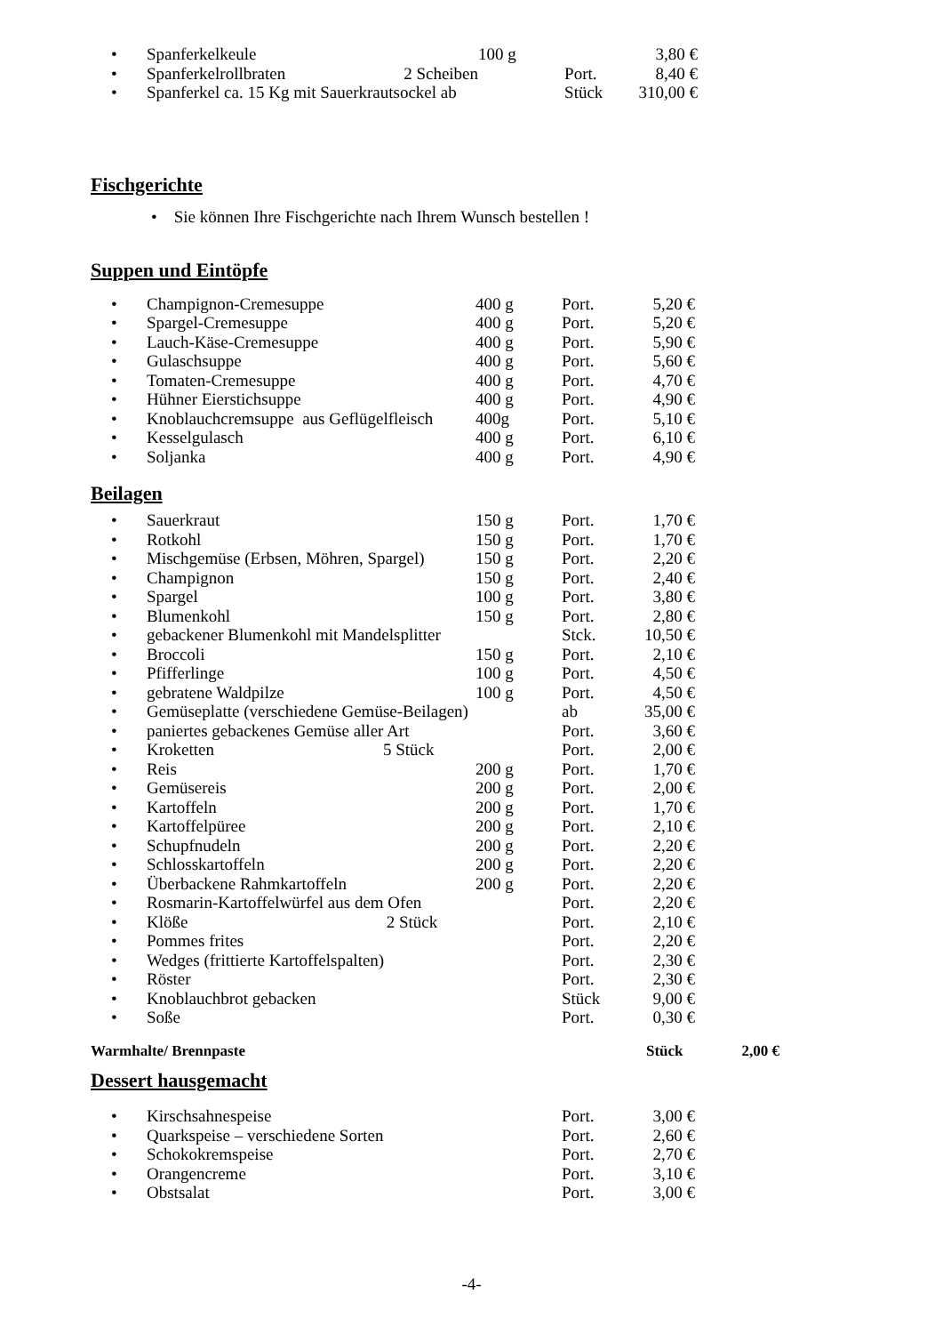| • | Spanferkelkeule | 100 g | | 3,80 € |
| • | Spanferkelrollbraten 2 Scheiben | | Port. | 8,40 € |
| • | Spanferkel ca. 15 Kg mit Sauerkrautsockel ab | | Stück | 310,00 € |
Fischgerichte
• Sie können Ihre Fischgerichte nach Ihrem Wunsch bestellen !
Suppen und Eintöpfe
| • | Champignon-Cremesuppe | 400 g | Port. | 5,20 € |
| • | Spargel-Cremesuppe | 400 g | Port. | 5,20 € |
| • | Lauch-Käse-Cremesuppe | 400 g | Port. | 5,90 € |
| • | Gulaschsuppe | 400 g | Port. | 5,60 € |
| • | Tomaten-Cremesuppe | 400 g | Port. | 4,70 € |
| • | Hühner Eierstichsuppe | 400 g | Port. | 4,90 € |
| • | Knoblauchcremsuppe aus Geflügelfleisch | 400g | Port. | 5,10 € |
| • | Kesselgulasch | 400 g | Port. | 6,10 € |
| • | Soljanka | 400 g | Port. | 4,90 € |
Beilagen
| • | Sauerkraut | 150 g | Port. | 1,70 € |
| • | Rotkohl | 150 g | Port. | 1,70 € |
| • | Mischgemüse (Erbsen, Möhren, Spargel) | 150 g | Port. | 2,20 € |
| • | Champignon | 150 g | Port. | 2,40 € |
| • | Spargel | 100 g | Port. | 3,80 € |
| • | Blumenkohl | 150 g | Port. | 2,80 € |
| • | gebackener Blumenkohl mit Mandelsplitter | | Stck. | 10,50 € |
| • | Broccoli | 150 g | Port. | 2,10 € |
| • | Pfifferlinge | 100 g | Port. | 4,50 € |
| • | gebratene Waldpilze | 100 g | Port. | 4,50 € |
| • | Gemüseplatte (verschiedene Gemüse-Beilagen) | | ab | 35,00 € |
| • | paniertes gebackenes Gemüse aller Art | | Port. | 3,60 € |
| • | Kroketten 5 Stück | | Port. | 2,00 € |
| • | Reis | 200 g | Port. | 1,70 € |
| • | Gemüsereis | 200 g | Port. | 2,00 € |
| • | Kartoffeln | 200 g | Port. | 1,70 € |
| • | Kartoffelpüree | 200 g | Port. | 2,10 € |
| • | Schupfnudeln | 200 g | Port. | 2,20 € |
| • | Schlosskartoffeln | 200 g | Port. | 2,20 € |
| • | Überbackene Rahmkartoffeln | 200 g | Port. | 2,20 € |
| • | Rosmarin-Kartoffelwürfel aus dem Ofen | | Port. | 2,20 € |
| • | Klöße 2 Stück | | Port. | 2,10 € |
| • | Pommes frites | | Port. | 2,20 € |
| • | Wedges (frittierte Kartoffelspalten) | | Port. | 2,30 € |
| • | Röster | | Port. | 2,30 € |
| • | Knoblauchbrot gebacken | | Stück | 9,00 € |
| • | Soße | | Port. | 0,30 € |
| Warmhalte/ Brennpaste | Stück | 2,00 € |
Dessert hausgemacht
| • | Kirschsahnespeise | | Port. | 3,00 € |
| • | Quarkspeise – verschiedene Sorten | | Port. | 2,60 € |
| • | Schokokremspeise | | Port. | 2,70 € |
| • | Orangencreme | | Port. | 3,10 € |
| • | Obstsalat | | Port. | 3,00 € |
-4-